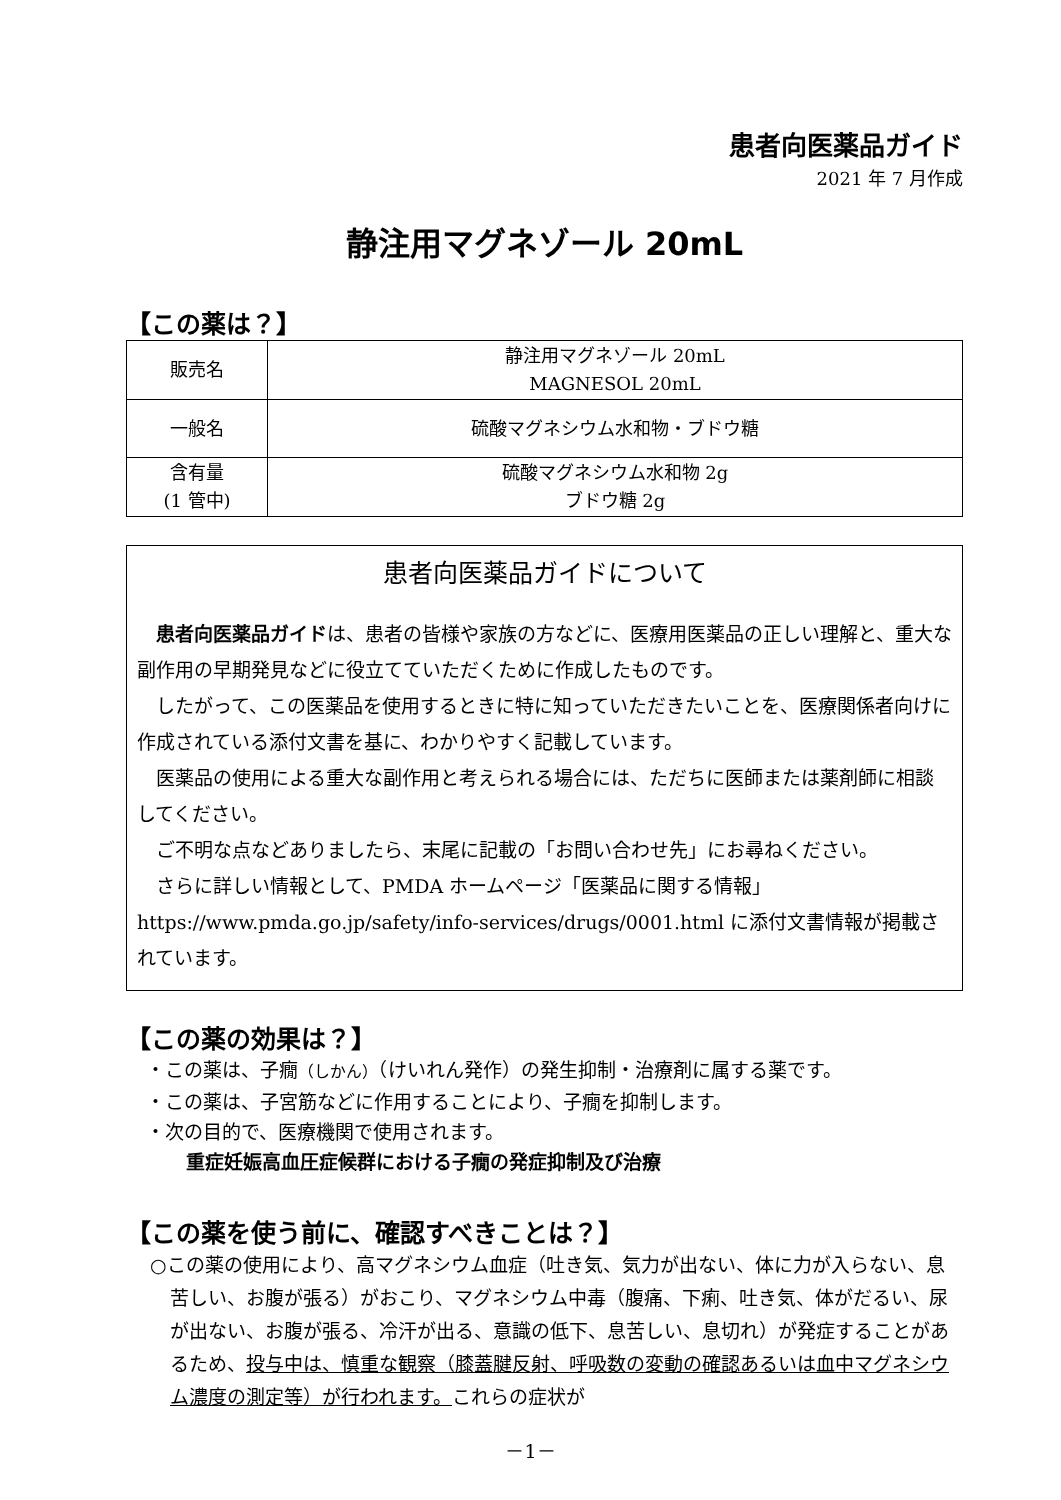患者向医薬品ガイド
2021 年 7 月作成
静注用マグネゾール 20mL
【この薬は？】
| 販売名 | 静注用マグネゾール 20mL MAGNESOL 20mL |
| 一般名 | 硫酸マグネシウム水和物・ブドウ糖 |
| 含有量 (1 管中) | 硫酸マグネシウム水和物 2g ブドウ糖 2g |
患者向医薬品ガイドについて
患者向医薬品ガイドは、患者の皆様や家族の方などに、医療用医薬品の正しい理解と、重大な副作用の早期発見などに役立てていただくために作成したものです。
したがって、この医薬品を使用するときに特に知っていただきたいことを、医療関係者向けに作成されている添付文書を基に、わかりやすく記載しています。
医薬品の使用による重大な副作用と考えられる場合には、ただちに医師または薬剤師に相談してください。
ご不明な点などありましたら、末尾に記載の「お問い合わせ先」にお尋ねください。
さらに詳しい情報として、PMDA ホームページ「医薬品に関する情報」 https://www.pmda.go.jp/safety/info-services/drugs/0001.html に添付文書情報が掲載されています。
【この薬の効果は？】
・この薬は、子癇（しかん）（けいれん発作）の発生抑制・治療剤に属する薬です。
・この薬は、子宮筋などに作用することにより、子癇を抑制します。
・次の目的で、医療機関で使用されます。
重症妊娠高血圧症候群における子癇の発症抑制及び治療
【この薬を使う前に、確認すべきことは？】
○この薬の使用により、高マグネシウム血症（吐き気、気力が出ない、体に力が入らない、息苦しい、お腹が張る）がおこり、マグネシウム中毒（腹痛、下痢、吐き気、体がだるい、尿が出ない、お腹が張る、冷汗が出る、意識の低下、息苦しい、息切れ）が発症することがあるため、投与中は、慎重な観察（膝蓋腱反射、呼吸数の変動の確認あるいは血中マグネシウム濃度の測定等）が行われます。これらの症状が
－1－